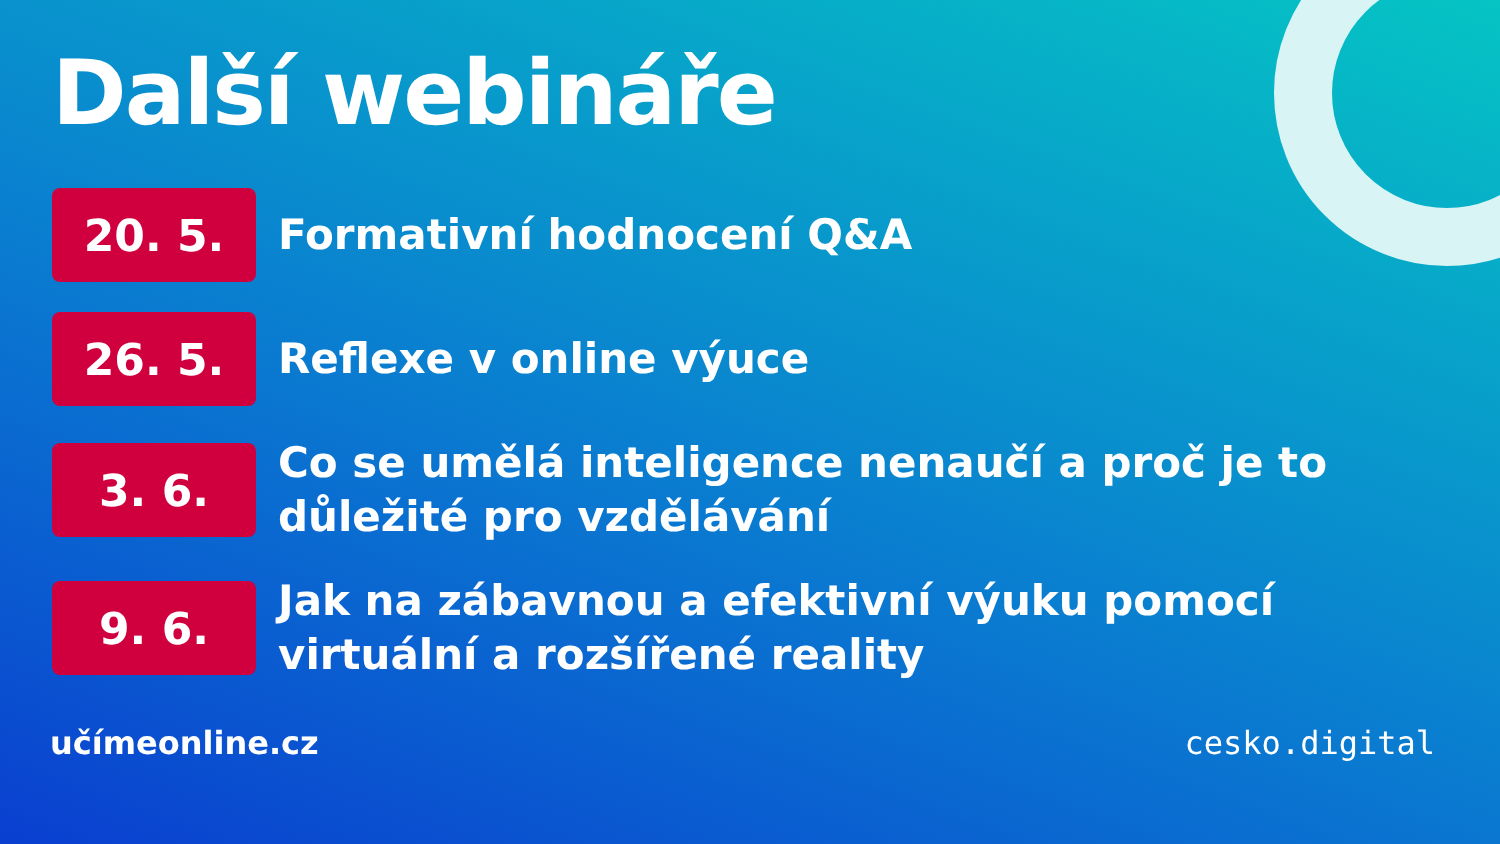Další webináře
20. 5.
Formativní hodnocení Q&A
26. 5.
Reflexe v online výuce
3. 6.
Co se umělá inteligence nenaučí a proč je to důležité pro vzdělávání
9. 6.
Jak na zábavnou a efektivní výuku pomocí virtuální a rozšířené reality
učímeonline.cz cesko.digital